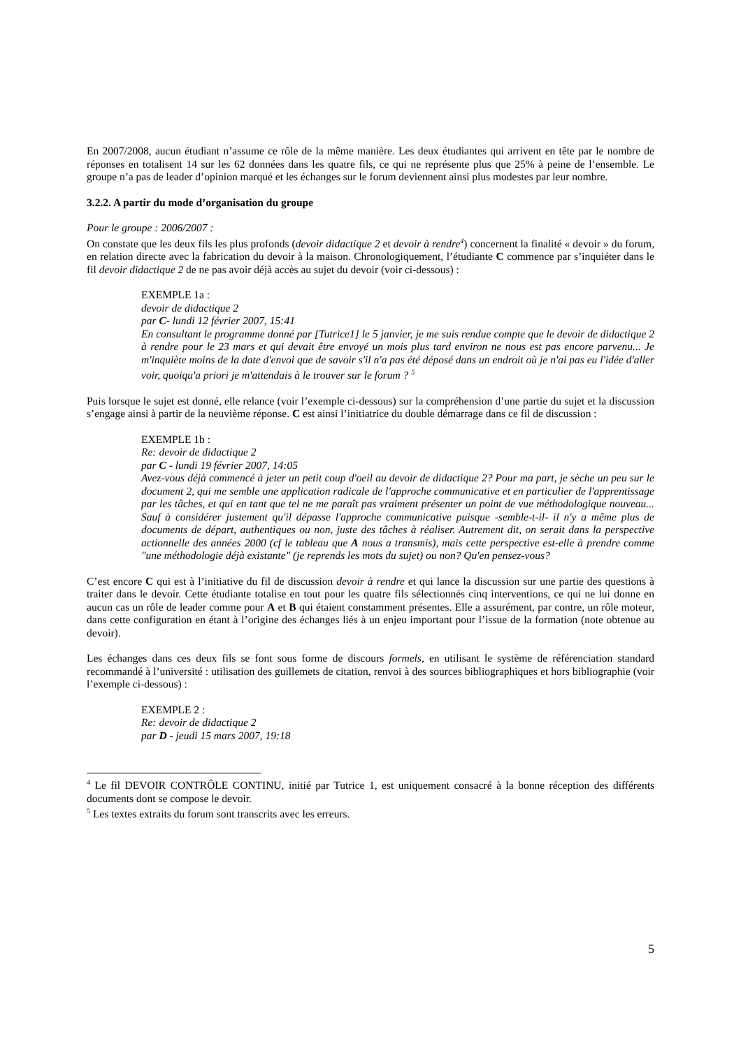En 2007/2008, aucun étudiant n’assume ce rôle de la même manière. Les deux étudiantes qui arrivent en tête par le nombre de réponses en totalisent 14 sur les 62 données dans les quatre fils, ce qui ne représente plus que 25% à peine de l’ensemble. Le groupe n’a pas de leader d’opinion marqué et les échanges sur le forum deviennent ainsi plus modestes par leur nombre.
3.2.2. A partir du mode d’organisation du groupe
Pour le groupe : 2006/2007 :
On constate que les deux fils les plus profonds (devoir didactique 2 et devoir à rendre<sup>4</sup>) concernent la finalité « devoir » du forum, en relation directe avec la fabrication du devoir à la maison. Chronologiquement, l’étudiante C commence par s’inquiéter dans le fil devoir didactique 2 de ne pas avoir déjà accès au sujet du devoir (voir ci-dessous) :
EXEMPLE 1a :
devoir de didactique 2
par C- lundi 12 février 2007, 15:41
En consultant le programme donné par [Tutrice1] le 5 janvier, je me suis rendue compte que le devoir de didactique 2 à rendre pour le 23 mars et qui devait être envoyé un mois plus tard environ ne nous est pas encore parvenu... Je m'inquiète moins de la date d'envoi que de savoir s'il n'a pas été déposé dans un endroit où je n'ai pas eu l'idée d'aller voir, quoiqu'a priori je m'attendais à le trouver sur le forum ? <sup>5</sup>
Puis lorsque le sujet est donné, elle relance (voir l’exemple ci-dessous) sur la compréhension d’une partie du sujet et la discussion s’engage ainsi à partir de la neuvième réponse. C est ainsi l’initiatrice du double démarrage dans ce fil de discussion :
EXEMPLE 1b :
Re: devoir de didactique 2
par C - lundi 19 février 2007, 14:05
Avez-vous déjà commencé à jeter un petit coup d'oeil au devoir de didactique 2? Pour ma part, je sèche un peu sur le document 2, qui me semble une application radicale de l'approche communicative et en particulier de l'apprentissage par les tâches, et qui en tant que tel ne me paraît pas vraiment présenter un point de vue méthodologique nouveau... Sauf à considérer justement qu'il dépasse l'approche communicative puisque -semble-t-il- il n'y a même plus de documents de départ, authentiques ou non, juste des tâches à réaliser. Autrement dit, on serait dans la perspective actionnelle des années 2000 (cf le tableau que A nous a transmis), mais cette perspective est-elle à prendre comme "une méthodologie déjà existante" (je reprends les mots du sujet) ou non? Qu'en pensez-vous?
C’est encore C qui est à l’initiative du fil de discussion devoir à rendre et qui lance la discussion sur une partie des questions à traiter dans le devoir. Cette étudiante totalise en tout pour les quatre fils sélectionnés cinq interventions, ce qui ne lui donne en aucun cas un rôle de leader comme pour A et B qui étaient constamment présentes. Elle a assurément, par contre, un rôle moteur, dans cette configuration en étant à l’origine des échanges liés à un enjeu important pour l’issue de la formation (note obtenue au devoir).
Les échanges dans ces deux fils se font sous forme de discours formels, en utilisant le système de référenciation standard recommandé à l’université : utilisation des guillemets de citation, renvoi à des sources bibliographiques et hors bibliographie (voir l’exemple ci-dessous) :
EXEMPLE 2 :
Re: devoir de didactique 2
par D - jeudi 15 mars 2007, 19:18
<sup>4</sup> Le fil DEVOIR CONTRÔLE CONTINU, initié par Tutrice 1, est uniquement consacré à la bonne réception des différents documents dont se compose le devoir.
<sup>5</sup> Les textes extraits du forum sont transcrits avec les erreurs.
5